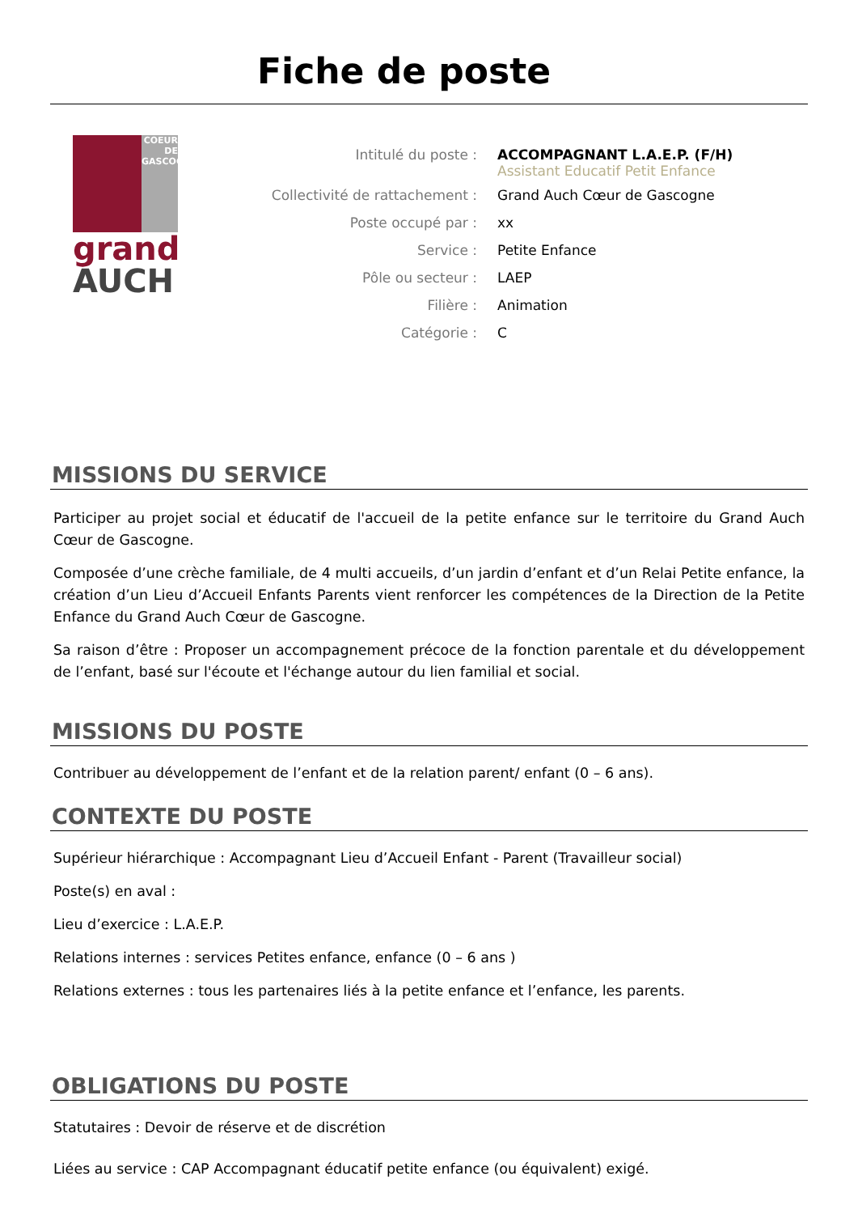Fiche de poste
COEUR DE GASCOGNE
grand
AUCH
Intitulé du poste : ACCOMPAGNANT L.A.E.P. (F/H)
Assistant Educatif Petit Enfance
Collectivité de rattachement : Grand Auch Cœur de Gascogne
Poste occupé par : xx
Service : Petite Enfance
Pôle ou secteur : LAEP
Filière : Animation
Catégorie : C
MISSIONS DU SERVICE
Participer au projet social et éducatif de l'accueil de la petite enfance sur le territoire du Grand Auch Cœur de Gascogne.
Composée d’une crèche familiale, de 4 multi accueils, d’un jardin d’enfant et d’un Relai Petite enfance, la création d’un Lieu d’Accueil Enfants Parents vient renforcer les compétences de la Direction de la Petite Enfance du Grand Auch Cœur de Gascogne.
Sa raison d’être : Proposer un accompagnement précoce de la fonction parentale et du développement de l’enfant, basé sur l'écoute et l'échange autour du lien familial et social.
MISSIONS DU POSTE
Contribuer au développement de l’enfant et de la relation parent/ enfant (0 – 6 ans).
CONTEXTE DU POSTE
Supérieur hiérarchique : Accompagnant Lieu d’Accueil Enfant - Parent (Travailleur social)
Poste(s) en aval :
Lieu d’exercice : L.A.E.P.
Relations internes : services Petites enfance, enfance (0 – 6 ans )
Relations externes : tous les partenaires liés à la petite enfance et l’enfance, les parents.
OBLIGATIONS DU POSTE
Statutaires : Devoir de réserve et de discrétion
Liées au service : CAP Accompagnant éducatif petite enfance (ou équivalent) exigé.